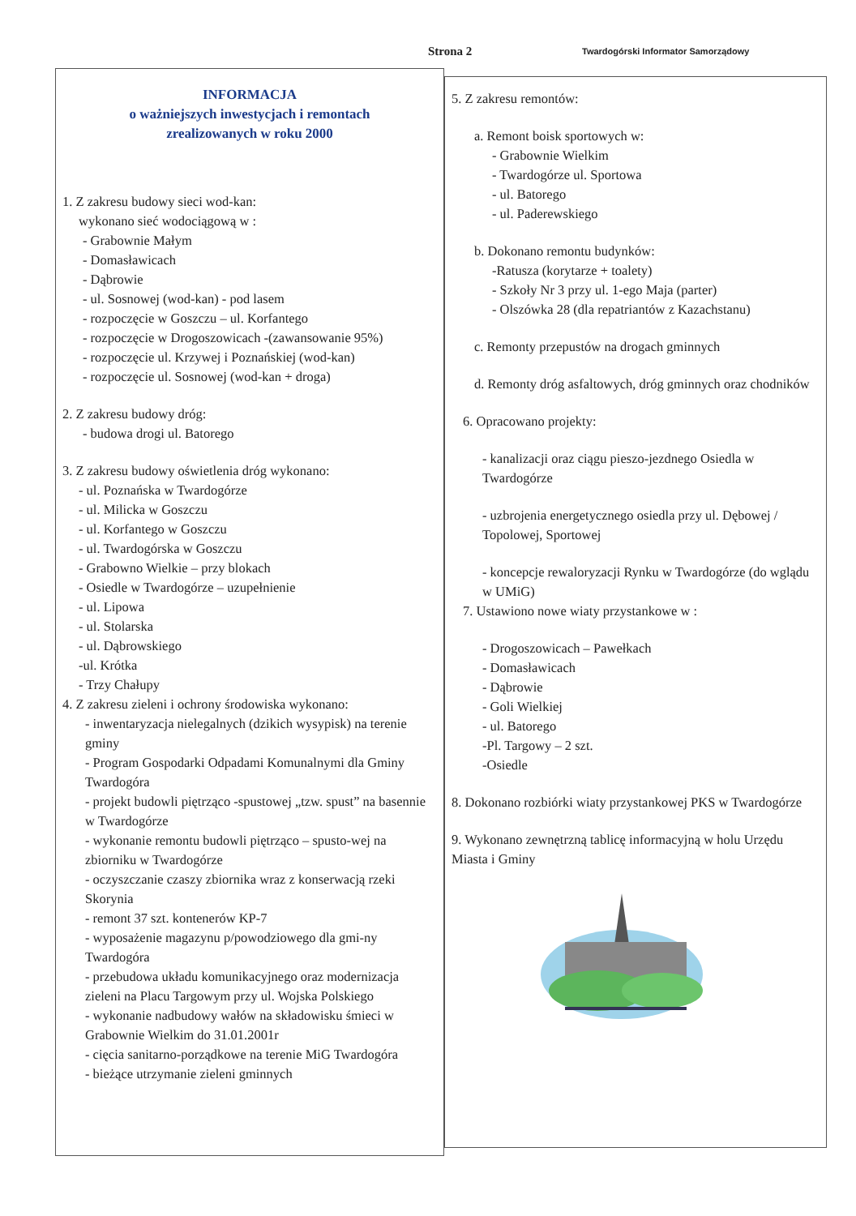Strona 2
Twardogórski Informator Samorządowy
INFORMACJA
o ważniejszych inwestycjach i remontach
zrealizowanych w roku 2000
1. Z zakresu budowy sieci wod-kan:
wykonano sieć wodociągową w :
- Grabownie Małym
- Domasławicach
- Dąbrowie
- ul. Sosnowej (wod-kan) - pod lasem
- rozpoczęcie w Goszczu – ul. Korfantego
- rozpoczęcie w Drogoszowicach -(zawansowanie 95%)
- rozpoczęcie ul. Krzywej i Poznańskiej (wod-kan)
- rozpoczęcie ul. Sosnowej (wod-kan + droga)
2. Z zakresu budowy dróg:
- budowa drogi ul. Batorego
3. Z zakresu budowy oświetlenia dróg wykonano:
- ul. Poznańska w Twardogórze
- ul. Milicka w Goszczu
- ul. Korfantego w Goszczu
- ul. Twardogórska w Goszczu
- Grabowno Wielkie – przy blokach
- Osiedle w Twardogórze – uzupełnienie
- ul. Lipowa
- ul. Stolarska
- ul. Dąbrowskiego
-ul. Krótka
- Trzy Chałupy
4. Z zakresu zieleni i ochrony środowiska wykonano:
- inwentaryzacja nielegalnych (dzikich wysypisk) na terenie gminy
- Program Gospodarki Odpadami Komunalnymi dla Gminy Twardogóra
- projekt budowli piętrząco -spustowej „tzw. spust” na basennie w Twardogórze
- wykonanie remontu budowli piętrząco – spusto-wej na zbiorniku w Twardogórze
- oczyszczanie czaszy zbiornika wraz z konserwacją rzeki Skorynia
- remont 37 szt. kontenerów KP-7
- wyposażenie magazynu p/powodziowego dla gmi-ny Twardogóra
- przebudowa układu komunikacyjnego oraz modernizacja zieleni na Placu Targowym przy ul. Wojska Polskiego
- wykonanie nadbudowy wałów na składowisku śmieci w Grabownie Wielkim do 31.01.2001r
- cięcia sanitarno-porządkowe na terenie MiG Twardogóra
- bieżące utrzymanie zieleni gminnych
5. Z zakresu remontów:
a. Remont boisk sportowych w:
- Grabownie Wielkim
- Twardogórze ul. Sportowa
- ul. Batorego
- ul. Paderewskiego
b. Dokonano remontu budynków:
-Ratusza (korytarze + toalety)
- Szkoły Nr 3 przy ul. 1-ego Maja (parter)
- Olszówka 28 (dla repatriantów z Kazachstanu)
c. Remonty przepustów na drogach gminnych
d. Remonty dróg asfaltowych, dróg gminnych oraz chodników
6. Opracowano projekty:
- kanalizacji oraz ciągu pieszo-jezdnego Osiedla w Twardogórze
- uzbrojenia energetycznego osiedla przy ul. Dębowej / Topolowej, Sportowej
- koncepcje rewaloryzacji Rynku w Twardogórze (do wglądu w UMiG)
7. Ustawiono nowe wiaty przystankowe w :
- Drogoszowicach – Pawełkach
- Domasławicach
- Dąbrowie
- Goli Wielkiej
- ul. Batorego
-Pl. Targowy – 2 szt.
-Osiedle
8. Dokonano rozbiórki wiaty przystankowej PKS w Twardogórze
9. Wykonano zewnętrzną tablicę informacyjną w holu Urzędu Miasta i Gminy